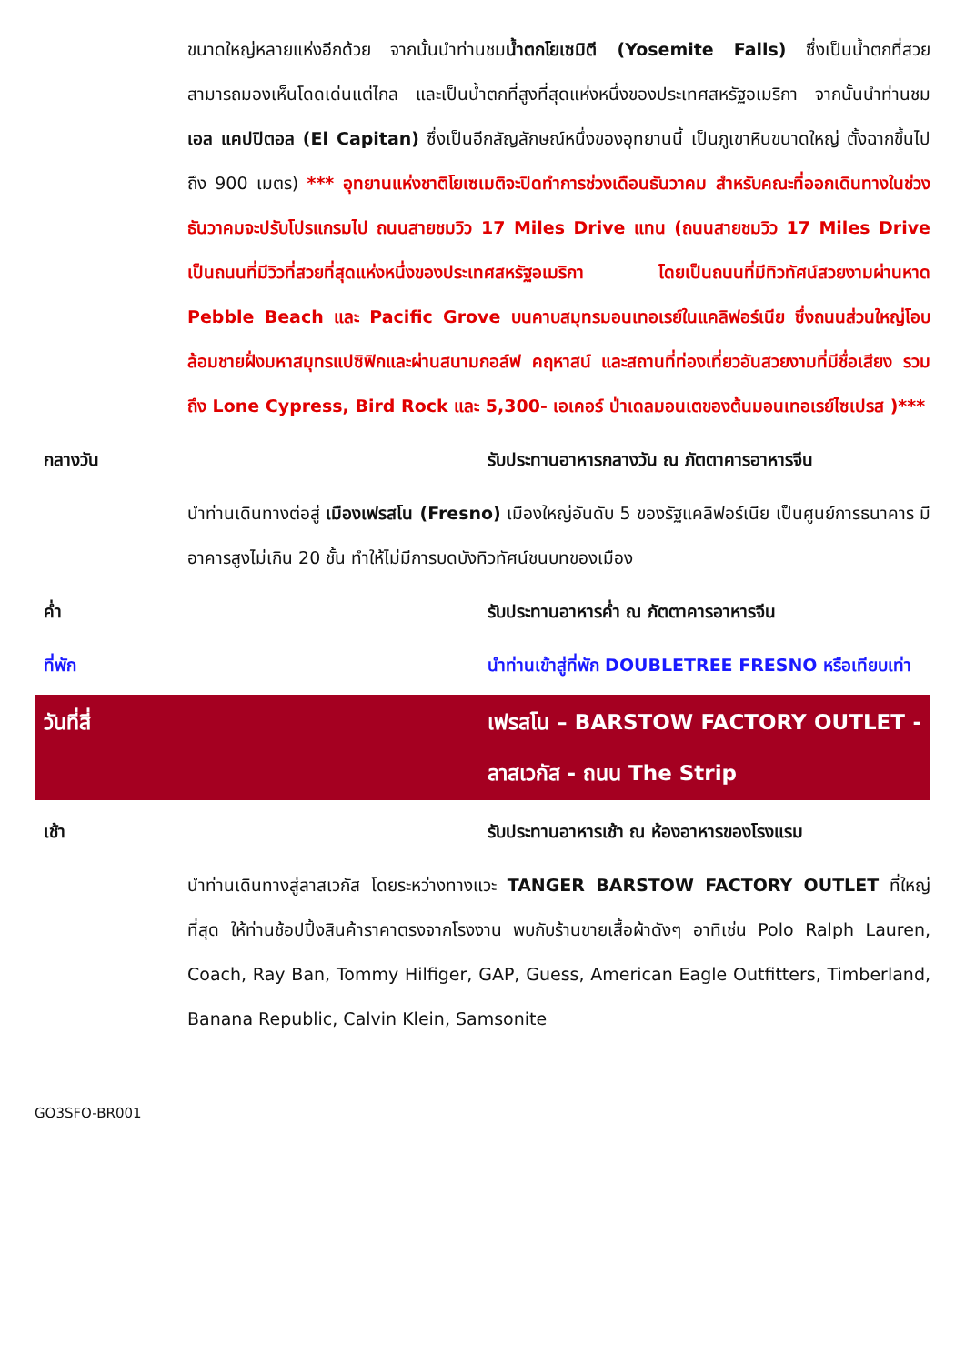ขนาดใหญ่หลายแห่งอีกด้วย จากนั้นนำท่านชมน้ำตกโยเซมิตี (Yosemite Falls) ซึ่งเป็นน้ำตกที่สวย สามารถมองเห็นโดดเด่นแต่ไกล และเป็นน้ำตกที่สูงที่สุดแห่งหนึ่งของประเทศสหรัฐอเมริกา จากนั้นนำท่านชม เอล แคปปิตอล (El Capitan) ซึ่งเป็นอีกสัญลักษณ์หนึ่งของอุทยานนี้ เป็นภูเขาหินขนาดใหญ่ ตั้งฉากขึ้นไปถึง 900 เมตร) *** อุทยานแห่งชาติโยเซเมติจะปิดทำการช่วงเดือนธันวาคม สำหรับคณะที่ออกเดินทางในช่วงธันวาคมจะปรับโปรแกรมไป ถนนสายชมวิว 17 Miles Drive แทน (ถนนสายชมวิว 17 Miles Drive เป็นถนนที่มีวิวที่สวยที่สุดแห่งหนึ่งของประเทศสหรัฐอเมริกา โดยเป็นถนนที่มีทิวทัศน์สวยงามผ่านหาด Pebble Beach และ Pacific Grove บนคาบสมุทรมอนเทอเรย์ในแคลิฟอร์เนีย ซึ่งถนนส่วนใหญ่โอบล้อมชายฝั่งมหาสมุทรแปซิฟิกและผ่านสนามกอล์ฟ คฤหาสน์ และสถานที่ท่องเที่ยวอันสวยงามที่มีชื่อเสียง รวมถึง Lone Cypress, Bird Rock และ 5,300- เอเคอร์ ป่าเดลมอนเตของต้นมอนเทอเรย์ไซเปรส )***
กลางวัน รับประทานอาหารกลางวัน ณ ภัตตาคารอาหารจีน
นำท่านเดินทางต่อสู่ เมืองเฟรสโน (Fresno) เมืองใหญ่อันดับ 5 ของรัฐแคลิฟอร์เนีย เป็นศูนย์การธนาคาร มีอาคารสูงไม่เกิน 20 ชั้น ทำให้ไม่มีการบดบังทิวทัศน์ชนบทของเมือง
ค่ำ รับประทานอาหารค่ำ ณ ภัตตาคารอาหารจีน
ที่พัก นำท่านเข้าสู่ที่พัก DOUBLETREE FRESNO หรือเทียบเท่า
วันที่สี่ เฟรสโน – BARSTOW FACTORY OUTLET - ลาสเวกัส - ถนน The Strip
เช้า รับประทานอาหารเช้า ณ ห้องอาหารของโรงแรม
นำท่านเดินทางสู่ลาสเวกัส โดยระหว่างทางแวะ TANGER BARSTOW FACTORY OUTLET ที่ใหญ่ที่สุด ให้ท่านช้อปปิ้งสินค้าราคาตรงจากโรงงาน พบกับร้านขายเสื้อผ้าดังๆ อาทิเช่น Polo Ralph Lauren, Coach, Ray Ban, Tommy Hilfiger, GAP, Guess, American Eagle Outfitters, Timberland, Banana Republic, Calvin Klein, Samsonite
GO3SFO-BR001